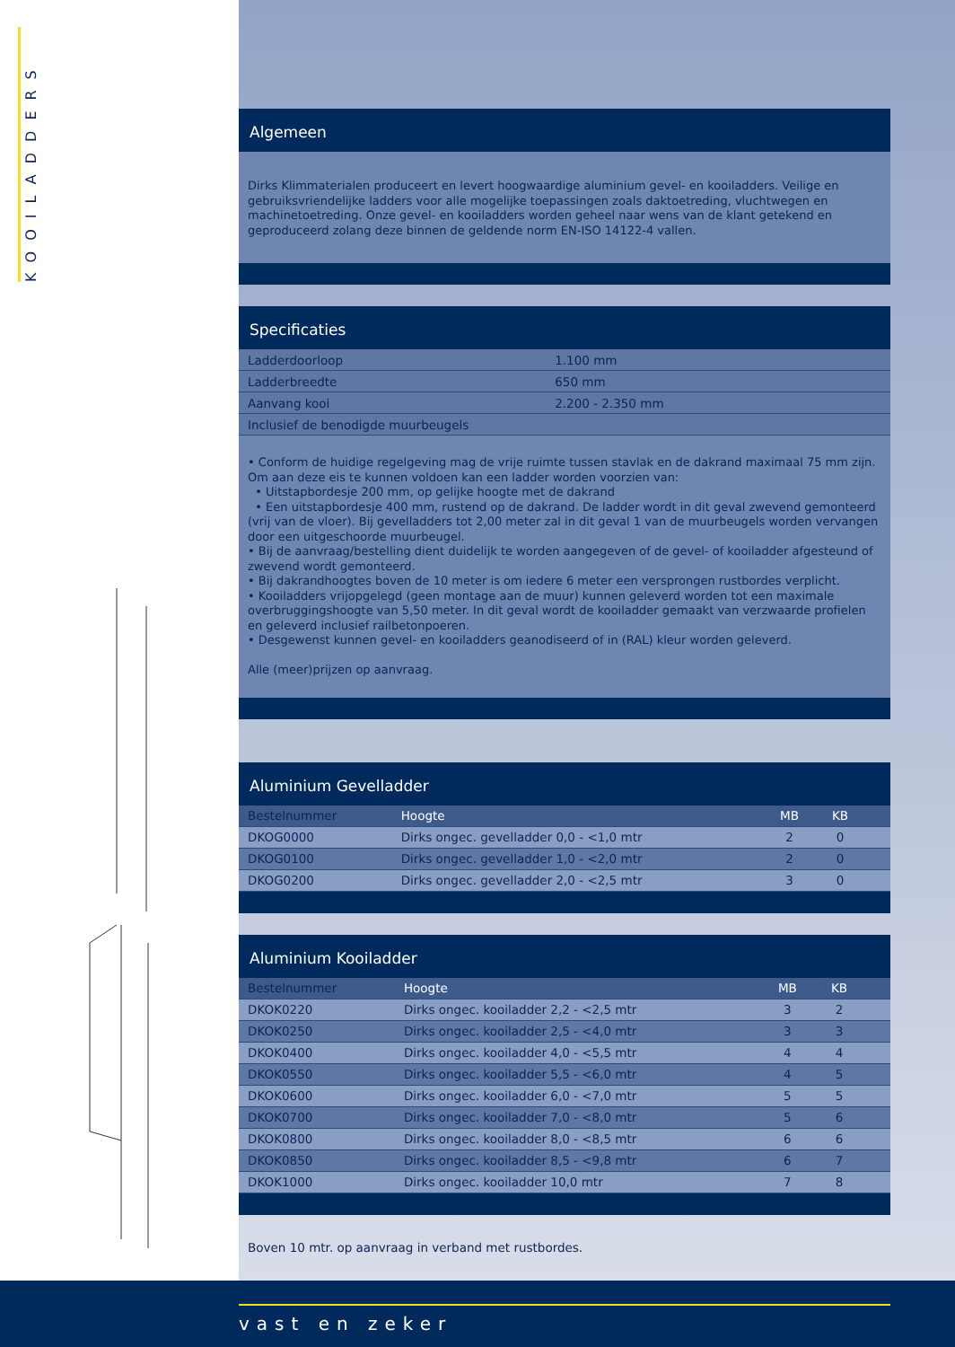KOOILADDERS
Algemeen
Dirks Klimmaterialen produceert en levert hoogwaardige aluminium gevel- en kooiladders. Veilige en gebruiksvriendelijke ladders voor alle mogelijke toepassingen zoals daktoetreding, vluchtwegen en machinetoetreding. Onze gevel- en kooiladders worden geheel naar wens van de klant getekend en geproduceerd zolang deze binnen de geldende norm EN-ISO 14122-4 vallen.
Specificaties
| Ladderdoorloop | 1.100 mm |
| Ladderbreedte | 650 mm |
| Aanvang kooi | 2.200 - 2.350 mm |
| Inclusief de benodigde muurbeugels | |
• Conform de huidige regelgeving mag de vrije ruimte tussen stavlak en de dakrand maximaal 75 mm zijn. Om aan deze eis te kunnen voldoen kan een ladder worden voorzien van:
• Uitstapbordesje 200 mm, op gelijke hoogte met de dakrand
• Een uitstapbordesje 400 mm, rustend op de dakrand. De ladder wordt in dit geval zwevend gemonteerd (vrij van de vloer). Bij gevelladders tot 2,00 meter zal in dit geval 1 van de muurbeugels worden vervangen door een uitgeschoorde muurbeugel.
• Bij de aanvraag/bestelling dient duidelijk te worden aangegeven of de gevel- of kooiladder afgesteund of zwevend wordt gemonteerd.
• Bij dakrandhoogtes boven de 10 meter is om iedere 6 meter een versprongen rustbordes verplicht.
• Kooiladders vrijopgelegd (geen montage aan de muur) kunnen geleverd worden tot een maximale overbruggingshoogte van 5,50 meter. In dit geval wordt de kooiladder gemaakt van verzwaarde profielen en geleverd inclusief railbetonpoeren.
• Desgewenst kunnen gevel- en kooiladders geanodiseerd of in (RAL) kleur worden geleverd.
Alle (meer)prijzen op aanvraag.
Aluminium Gevelladder
| Bestelnummer | Hoogte | MB | KB | |
| --- | --- | --- | --- | --- |
| DKOG0000 | Dirks ongec. gevelladder 0,0 - <1,0 mtr | 2 | 0 | |
| DKOG0100 | Dirks ongec. gevelladder 1,0 - <2,0 mtr | 2 | 0 | |
| DKOG0200 | Dirks ongec. gevelladder 2,0 - <2,5 mtr | 3 | 0 | |
Aluminium Kooiladder
| Bestelnummer | Hoogte | MB | KB | |
| --- | --- | --- | --- | --- |
| DKOK0220 | Dirks ongec. kooiladder 2,2 - <2,5 mtr | 3 | 2 | |
| DKOK0250 | Dirks ongec. kooiladder 2,5 - <4,0 mtr | 3 | 3 | |
| DKOK0400 | Dirks ongec. kooiladder 4,0 - <5,5 mtr | 4 | 4 | |
| DKOK0550 | Dirks ongec. kooiladder 5,5 - <6,0 mtr | 4 | 5 | |
| DKOK0600 | Dirks ongec. kooiladder 6,0 - <7,0 mtr | 5 | 5 | |
| DKOK0700 | Dirks ongec. kooiladder 7,0 - <8,0 mtr | 5 | 6 | |
| DKOK0800 | Dirks ongec. kooiladder 8,0 - <8,5 mtr | 6 | 6 | |
| DKOK0850 | Dirks ongec. kooiladder 8,5 - <9,8 mtr | 6 | 7 | |
| DKOK1000 | Dirks ongec. kooiladder 10,0 mtr | 7 | 8 | |
Boven 10 mtr. op aanvraag in verband met rustbordes.
vast en zeker